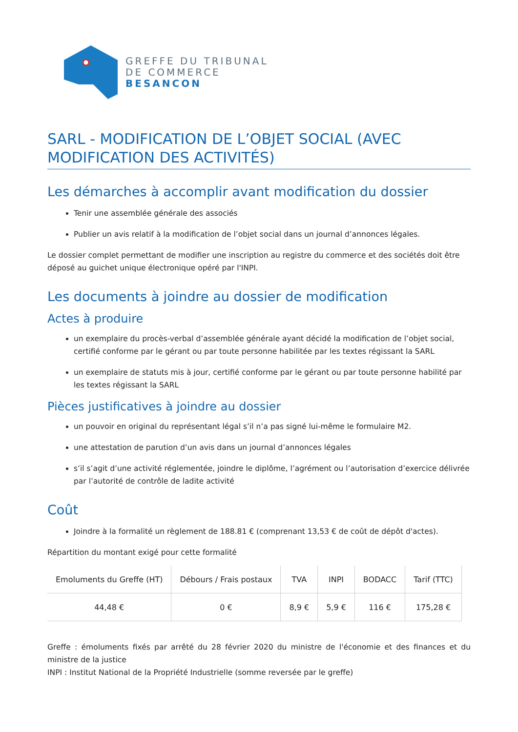GREFFE DU TRIBUNAL
DE COMMERCE
BESANCON
SARL - MODIFICATION DE L’OBJET SOCIAL (AVEC MODIFICATION DES ACTIVITÉS)
Les démarches à accomplir avant modification du dossier
Tenir une assemblée générale des associés
Publier un avis relatif à la modification de l’objet social dans un journal d’annonces légales.
Le dossier complet permettant de modifier une inscription au registre du commerce et des sociétés doit être déposé au guichet unique électronique opéré par l'INPI.
Les documents à joindre au dossier de modification
Actes à produire
un exemplaire du procès-verbal d’assemblée générale ayant décidé la modification de l’objet social, certifié conforme par le gérant ou par toute personne habilitée par les textes régissant la SARL
un exemplaire de statuts mis à jour, certifié conforme par le gérant ou par toute personne habilité par les textes régissant la SARL
Pièces justificatives à joindre au dossier
un pouvoir en original du représentant légal s’il n’a pas signé lui-même le formulaire M2.
une attestation de parution d’un avis dans un journal d’annonces légales
s’il s’agit d’une activité réglementée, joindre le diplôme, l’agrément ou l’autorisation d’exercice délivrée par l’autorité de contrôle de ladite activité
Coût
Joindre à la formalité un règlement de 188.81 € (comprenant 13,53 € de coût de dépôt d'actes).
Répartition du montant exigé pour cette formalité
| Emoluments du Greffe (HT) | Débours / Frais postaux | TVA | INPI | BODACC | Tarif (TTC) |
| --- | --- | --- | --- | --- | --- |
| 44,48 € | 0 € | 8,9 € | 5,9 € | 116 € | 175,28 € |
Greffe : émoluments fixés par arrêté du 28 février 2020 du ministre de l'économie et des finances et du ministre de la justice
INPI : Institut National de la Propriété Industrielle (somme reversée par le greffe)